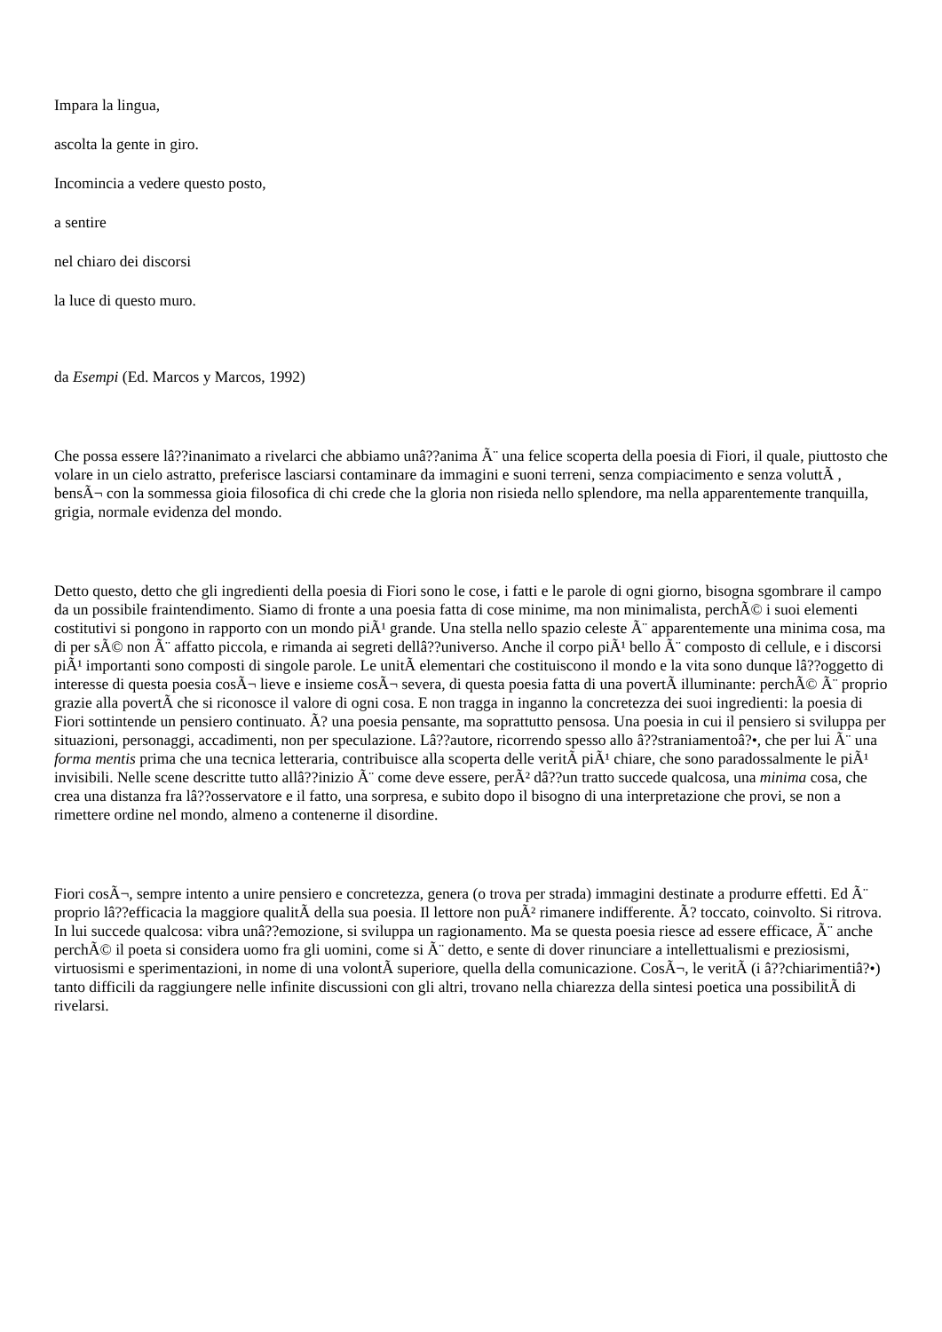Impara la lingua,
ascolta la gente in giro.
Incomincia a vedere questo posto,
a sentire
nel chiaro dei discorsi
la luce di questo muro.
da Esempi (Ed. Marcos y Marcos, 1992)
Che possa essere lâ??inanimato a rivelarci che abbiamo unâ??anima Ã¨ una felice scoperta della poesia di Fiori, il quale, piuttosto che volare in un cielo astratto, preferisce lasciarsi contaminare da immagini e suoni terreni, senza compiacimento e senza voluttÃ , bensÃ¬ con la sommessa gioia filosofica di chi crede che la gloria non risieda nello splendore, ma nella apparentemente tranquilla, grigia, normale evidenza del mondo.
Detto questo, detto che gli ingredienti della poesia di Fiori sono le cose, i fatti e le parole di ogni giorno, bisogna sgombrare il campo da un possibile fraintendimento. Siamo di fronte a una poesia fatta di cose minime, ma non minimalista, perchÃ© i suoi elementi costitutivi si pongono in rapporto con un mondo piÃ¹ grande. Una stella nello spazio celeste Ã¨ apparentemente una minima cosa, ma di per sÃ© non Ã¨ affatto piccola, e rimanda ai segreti dellâ??universo. Anche il corpo piÃ¹ bello Ã¨ composto di cellule, e i discorsi piÃ¹ importanti sono composti di singole parole. Le unitÃ elementari che costituiscono il mondo e la vita sono dunque lâ??oggetto di interesse di questa poesia cosÃ¬ lieve e insieme cosÃ¬ severa, di questa poesia fatta di una povertÃ illuminante: perchÃ© Ã¨ proprio grazie alla povertÃ che si riconosce il valore di ogni cosa. E non tragga in inganno la concretezza dei suoi ingredienti: la poesia di Fiori sottintende un pensiero continuato. Ã? una poesia pensante, ma soprattutto pensosa. Una poesia in cui il pensiero si sviluppa per situazioni, personaggi, accadimenti, non per speculazione. Lâ??autore, ricorrendo spesso allo â??straniamentoâ?•, che per lui Ã¨ una forma mentis prima che una tecnica letteraria, contribuisce alla scoperta delle veritÃ piÃ¹ chiare, che sono paradossalmente le piÃ¹ invisibili. Nelle scene descritte tutto allâ??inizio Ã¨ come deve essere, perÃ² dâ??un tratto succede qualcosa, una minima cosa, che crea una distanza fra lâ??osservatore e il fatto, una sorpresa, e subito dopo il bisogno di una interpretazione che provi, se non a rimettere ordine nel mondo, almeno a contenerne il disordine.
Fiori cosÃ¬, sempre intento a unire pensiero e concretezza, genera (o trova per strada) immagini destinate a produrre effetti. Ed Ã¨ proprio lâ??efficacia la maggiore qualitÃ della sua poesia. Il lettore non puÃ² rimanere indifferente. Ã? toccato, coinvolto. Si ritrova. In lui succede qualcosa: vibra unâ??emozione, si sviluppa un ragionamento. Ma se questa poesia riesce ad essere efficace, Ã¨ anche perchÃ© il poeta si considera uomo fra gli uomini, come si Ã¨ detto, e sente di dover rinunciare a intellettualismi e preziosismi, virtuosismi e sperimentazioni, in nome di una volontÃ superiore, quella della comunicazione. CosÃ¬, le veritÃ (i â??chiarimentiâ?•) tanto difficili da raggiungere nelle infinite discussioni con gli altri, trovano nella chiarezza della sintesi poetica una possibilitÃ di rivelarsi.